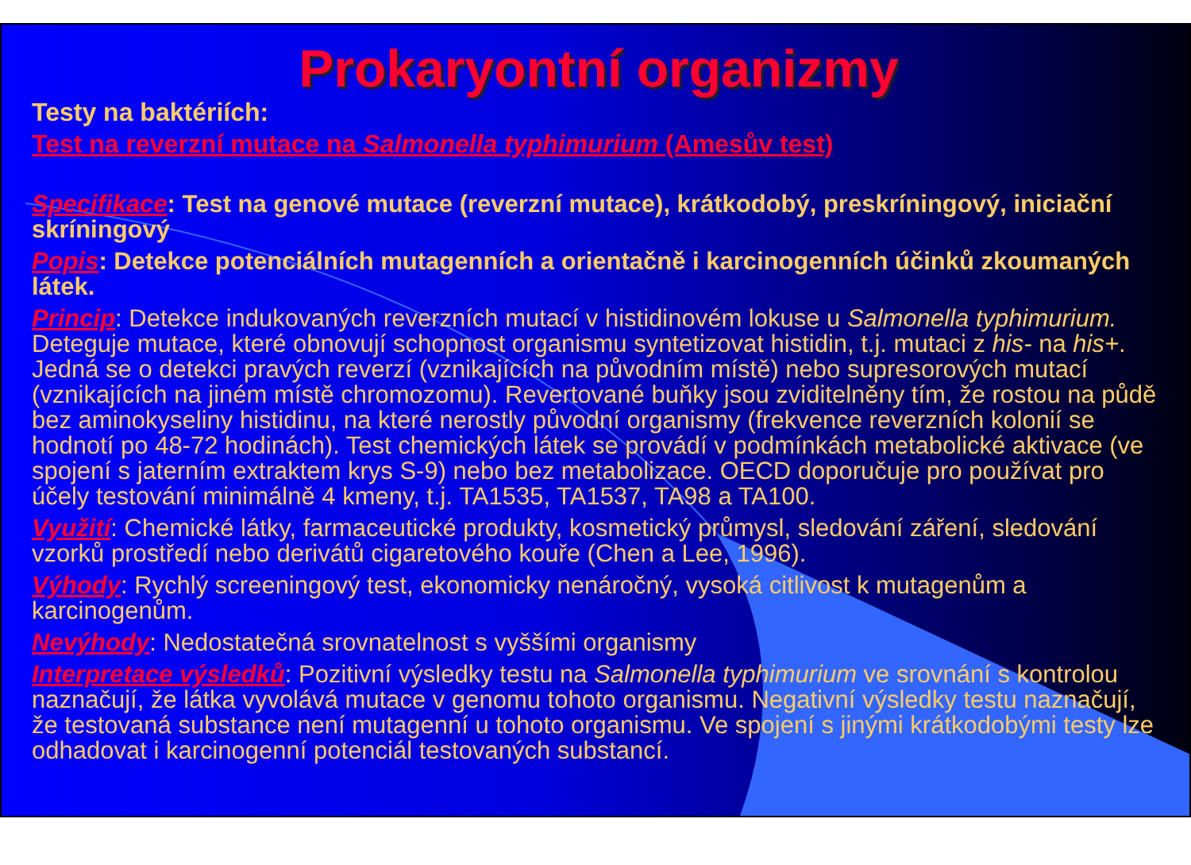Prokaryontní organizmy
Testy na baktériích:
Test na reverzní mutace na Salmonella typhimurium (Amesův test)
Specifikace: Test na genové mutace (reverzní mutace), krátkodobý, preskríningový, iniciační skríningový
Popis: Detekce potenciálních mutagenních a orientačně i karcinogenních účinků zkoumaných látek.
Princip: Detekce indukovaných reverzních mutací v histidinovém lokuse u Salmonella typhimurium. Deteguje mutace, které obnovují schopnost organismu syntetizovat histidin, t.j. mutaci z his- na his+. Jedná se o detekci pravých reverzí (vznikajících na původním místě) nebo supresorových mutací (vznikajících na jiném místě chromozomu). Revertované buňky jsou zviditelněny tím, že rostou na půdě bez aminokyseliny histidinu, na které nerostly původní organismy (frekvence reverzních kolonií se hodnotí po 48-72 hodinách). Test chemických látek se provádí v podmínkách metabolické aktivace (ve spojení s jaterním extraktem krys S-9) nebo bez metabolizace. OECD doporučuje pro používat pro účely testování minimálně 4 kmeny, t.j. TA1535, TA1537, TA98 a TA100.
Využití: Chemické látky, farmaceutické produkty, kosmetický průmysl, sledování záření, sledování vzorků prostředí nebo derivátů cigaretového kouře (Chen a Lee, 1996).
Výhody: Rychlý screeningový test, ekonomicky nenáročný, vysoká citlivost k mutagenům a karcinogenům.
Nevýhody: Nedostatečná srovnatelnost s vyššími organismy
Interpretace výsledků: Pozitivní výsledky testu na Salmonella typhimurium ve srovnání s kontrolou naznačují, že látka vyvolává mutace v genomu tohoto organismu. Negativní výsledky testu naznačují, že testovaná substance není mutagenní u tohoto organismu. Ve spojení s jinými krátkodobými testy lze odhadovat i karcinogenní potenciál testovaných substancí.